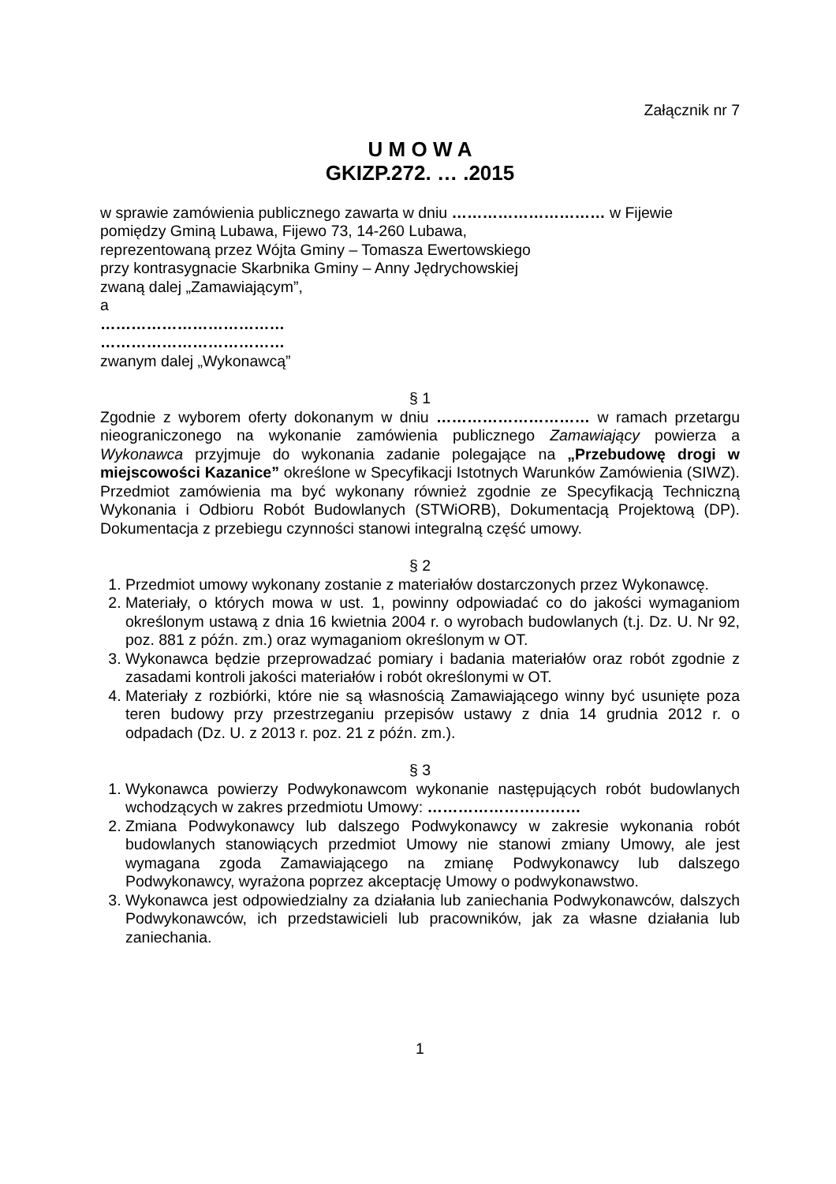Załącznik nr 7
U M O W A
GKIZP.272. … .2015
w sprawie zamówienia publicznego zawarta w dniu ………………………… w Fijewie
pomiędzy Gminą Lubawa, Fijewo 73, 14-260 Lubawa,
reprezentowaną przez Wójta Gminy – Tomasza Ewertowskiego
przy kontrasygnacie Skarbnika Gminy – Anny Jędrychowskiej
zwaną dalej „Zamawiającym”,
a
………………………………
………………………………
zwanym dalej „Wykonawcą”
§ 1
Zgodnie z wyborem oferty dokonanym w dniu ………………………… w ramach przetargu nieograniczonego na wykonanie zamówienia publicznego Zamawiający powierza a Wykonawca przyjmuje do wykonania zadanie polegające na „Przebudowę drogi w miejscowości Kazanice” określone w Specyfikacji Istotnych Warunków Zamówienia (SIWZ). Przedmiot zamówienia ma być wykonany również zgodnie ze Specyfikacją Techniczną Wykonania i Odbioru Robót Budowlanych (STWiORB), Dokumentacją Projektową (DP). Dokumentacja z przebiegu czynności stanowi integralną część umowy.
§ 2
1. Przedmiot umowy wykonany zostanie z materiałów dostarczonych przez Wykonawcę.
2. Materiały, o których mowa w ust. 1, powinny odpowiadać co do jakości wymaganiom określonym ustawą z dnia 16 kwietnia 2004 r. o wyrobach budowlanych (t.j. Dz. U. Nr 92, poz. 881 z późn. zm.) oraz wymaganiom określonym w OT.
3. Wykonawca będzie przeprowadzać pomiary i badania materiałów oraz robót zgodnie z zasadami kontroli jakości materiałów i robót określonymi w OT.
4. Materiały z rozbiórki, które nie są własnością Zamawiającego winny być usunięte poza teren budowy przy przestrzeganiu przepisów ustawy z dnia 14 grudnia 2012 r. o odpadach (Dz. U. z 2013 r. poz. 21 z późn. zm.).
§ 3
1. Wykonawca powierzy Podwykonawcom wykonanie następujących robót budowlanych wchodzących w zakres przedmiotu Umowy: …………………………
2. Zmiana Podwykonawcy lub dalszego Podwykonawcy w zakresie wykonania robót budowlanych stanowiących przedmiot Umowy nie stanowi zmiany Umowy, ale jest wymagana zgoda Zamawiającego na zmianę Podwykonawcy lub dalszego Podwykonawcy, wyrażona poprzez akceptację Umowy o podwykonawstwo.
3. Wykonawca jest odpowiedzialny za działania lub zaniechania Podwykonawców, dalszych Podwykonawców, ich przedstawicieli lub pracowników, jak za własne działania lub zaniechania.
1